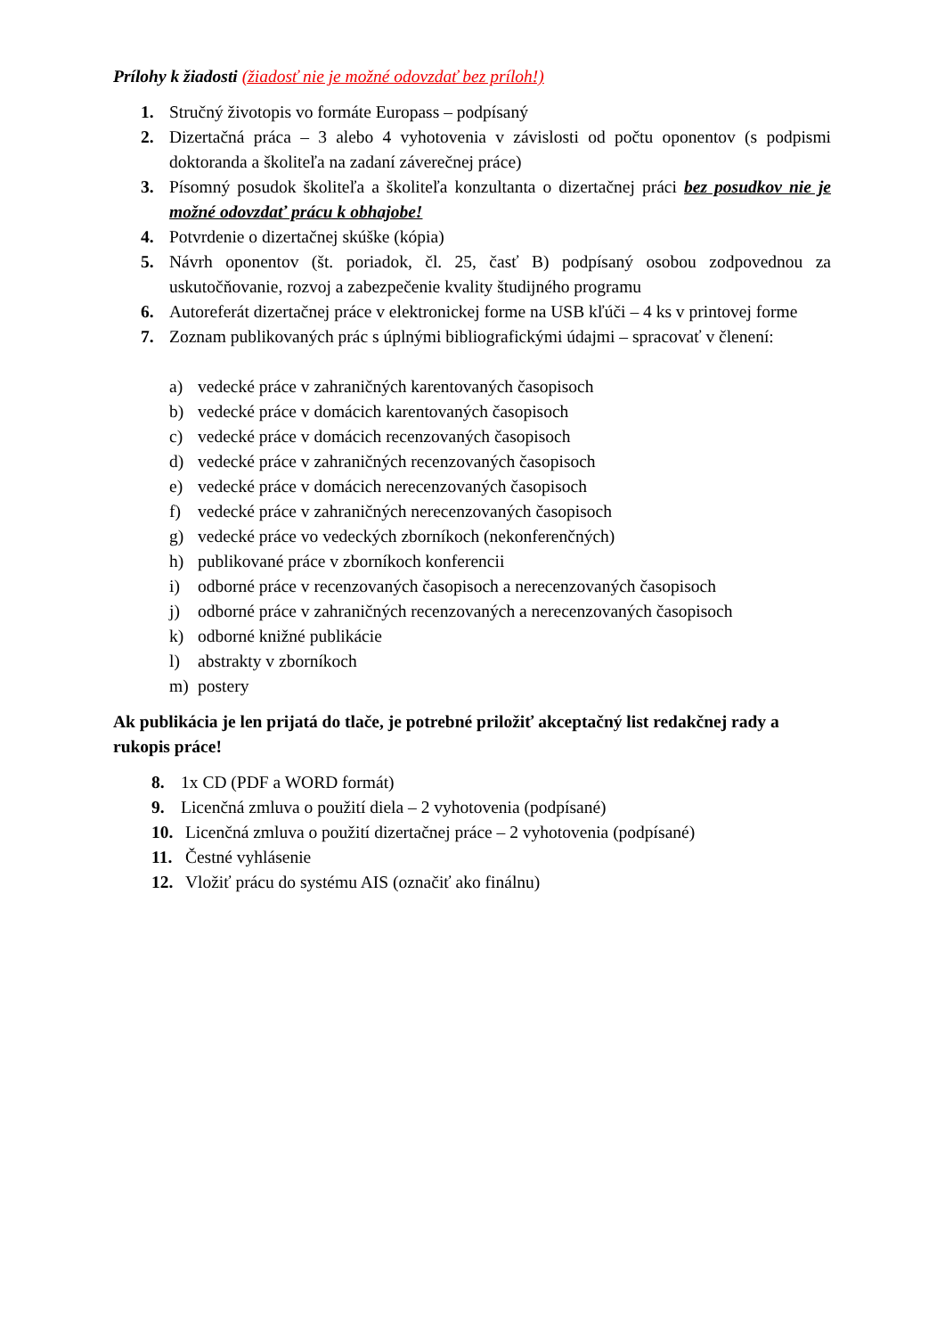Prílohy k žiadosti (žiadosť nie je možné odovzdať bez príloh!)
1. Stručný životopis vo formáte Europass – podpísaný
2. Dizertačná práca – 3 alebo 4 vyhotovenia v závislosti od počtu oponentov (s podpismi doktoranda a školiteľa na zadaní záverečnej práce)
3. Písomný posudok školiteľa a školiteľa konzultanta o dizertačnej práci bez posudkov nie je možné odovzdať prácu k obhajobe!
4. Potvrdenie o dizertačnej skúške (kópia)
5. Návrh oponentov (št. poriadok, čl. 25, časť B) podpísaný osobou zodpovednou za uskutočňovanie, rozvoj a zabezpečenie kvality študijného programu
6. Autoreferát dizertačnej práce v elektronickej forme na USB kľúči – 4 ks v printovej forme
7. Zoznam publikovaných prác s úplnými bibliografickými údajmi – spracovať v členení:
a) vedecké práce v zahraničných karentovaných časopisoch
b) vedecké práce v domácich karentovaných časopisoch
c) vedecké práce v domácich recenzovaných časopisoch
d) vedecké práce v zahraničných recenzovaných časopisoch
e) vedecké práce v domácich nerecenzovaných časopisoch
f) vedecké práce v zahraničných nerecenzovaných časopisoch
g) vedecké práce vo vedeckých zborníkoch (nekonferenčných)
h) publikované práce v zborníkoch konferencii
i) odborné práce v recenzovaných časopisoch a nerecenzovaných časopisoch
j) odborné práce v zahraničných recenzovaných a nerecenzovaných časopisoch
k) odborné knižné publikácie
l) abstrakty v zborníkoch
m) postery
Ak publikácia je len prijatá do tlače, je potrebné priložiť akceptačný list redakčnej rady a rukopis práce!
8. 1x CD (PDF a WORD formát)
9. Licenčná zmluva o použití diela – 2 vyhotovenia (podpísané)
10. Licenčná zmluva o použití dizertačnej práce – 2 vyhotovenia (podpísané)
11. Čestné vyhlásenie
12. Vložiť prácu do systému AIS (označiť ako finálnu)